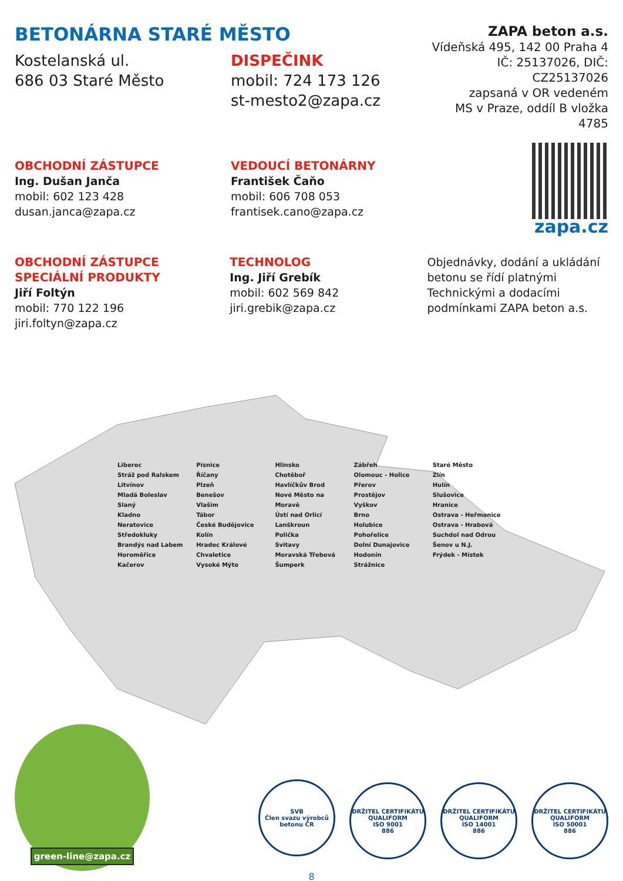BETONÁRNA STARÉ MĚSTO
Kostelanská ul.
686 03 Staré Město
DISPEČINK
mobil: 724 173 126
st-mesto2@zapa.cz
ZAPA beton a.s.
Vídeňská 495, 142 00 Praha 4
IČ: 25137026, DIČ: CZ25137026
zapsaná v OR vedeném
MS v Praze, oddíl B vložka 4785
zapa.cz
OBCHODNÍ ZÁSTUPCE
Ing. Dušan Janča
mobil: 602 123 428
dusan.janca@zapa.cz
VEDOUCÍ BETONÁRNY
František Čaňo
mobil: 606 708 053
frantisek.cano@zapa.cz
OBCHODNÍ ZÁSTUPCE
SPECIÁLNÍ PRODUKTY
Jiří Foltýn
mobil: 770 122 196
jiri.foltyn@zapa.cz
TECHNOLOG
Ing. Jiří Grebík
mobil: 602 569 842
jiri.grebik@zapa.cz
Objednávky, dodání a ukládání betonu se řídí platnými Technickými a dodacími podmínkami ZAPA beton a.s.
Liberec
Stráž pod Ralskem
Litvínov
Mladá Boleslav
Slaný
Kladno
Neratovice
Středokluky
Brandýs nad Labem
Horoměřice
Kačerov
Písnice
Říčany
Plzeň
Benešov
Vlašim
Tábor
České Budějovice
Kolín
Hradec Králové
Chvaletice
Vysoké Mýto
Hlinsko
Chotěboř
Havlíčkův Brod
Nové Město na Moravě
Ústí nad Orlicí
Lanškroun
Polička
Svitavy
Moravská Třebová
Šumperk
Zábřeh
Olomouc - Holice
Přerov
Prostějov
Vyškov
Brno
Holubice
Pohořelice
Dolní Dunajovice
Hodonín
Strážnice
Staré Město
Zlín
Hulín
Slušovice
Hranice
Ostrava - Heřmanice
Ostrava - Hrabová
Suchdol nad Odrou
Šenov u N.J.
Frýdek - Místek
green-line@zapa.cz
SVB
Člen svazu výrobců betonu ČR DRŽITEL CERTIFIKÁTU QUALIFORM
ISO 9001
886 DRŽITEL CERTIFIKÁTU QUALIFORM
ISO 14001
886 DRŽITEL CERTIFIKÁTU QUALIFORM
ISO 50001
886
8